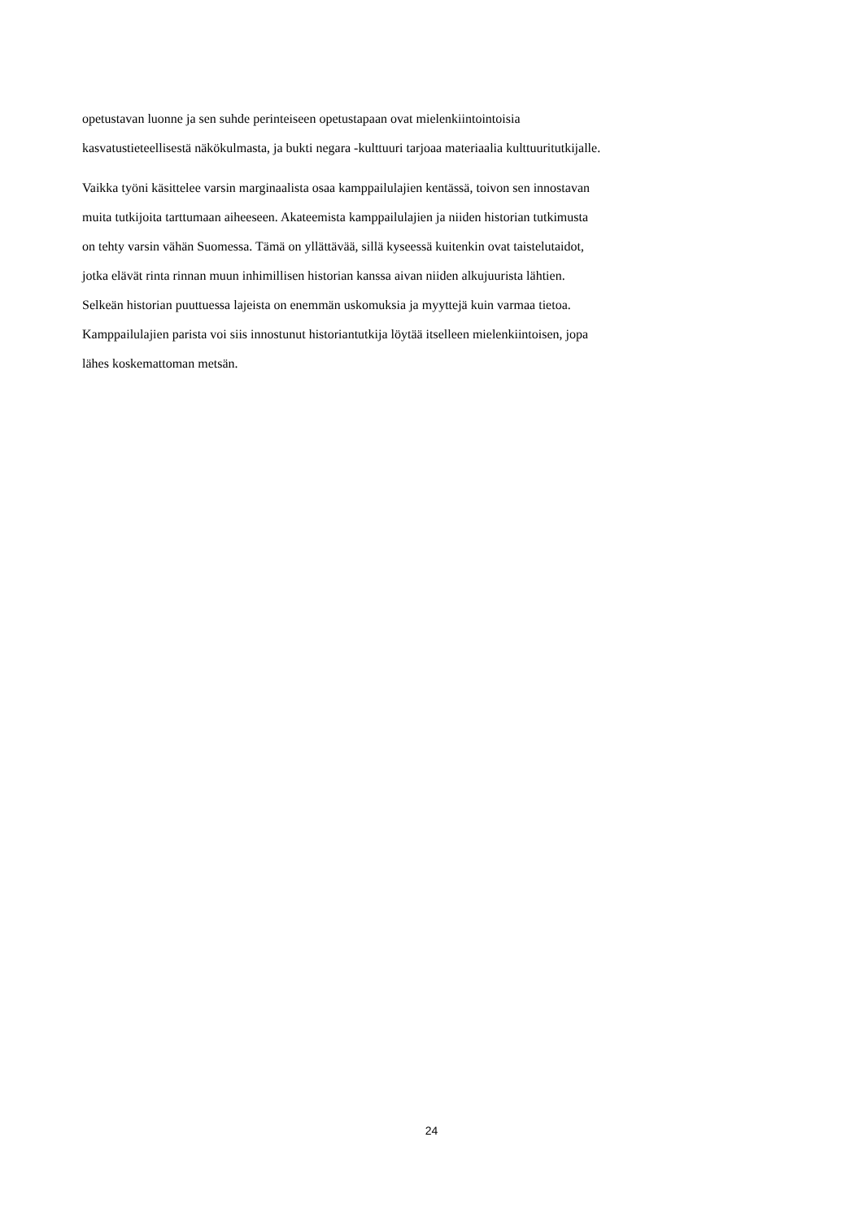opetustavan luonne ja sen suhde perinteiseen opetustapaan ovat mielenkiintointoisia
kasvatustieteellisestä näkökulmasta, ja bukti negara -kulttuuri tarjoaa materiaalia kulttuuritutkijalle.
Vaikka työni käsittelee varsin marginaalista osaa kamppailulajien kentässä, toivon sen innostavan
muita tutkijoita tarttumaan aiheeseen. Akateemista kamppailulajien ja niiden historian tutkimusta
on tehty varsin vähän Suomessa. Tämä on yllättävää, sillä kyseessä kuitenkin ovat taistelutaidot,
jotka elävät rinta rinnan muun inhimillisen historian kanssa aivan niiden alkujuurista lähtien.
Selkeän historian puuttuessa lajeista on enemmän uskomuksia ja myyttejä kuin varmaa tietoa.
Kamppailulajien parista voi siis innostunut historiantutkija löytää itselleen mielenkiintoisen, jopa
lähes koskemattoman metsän.
24